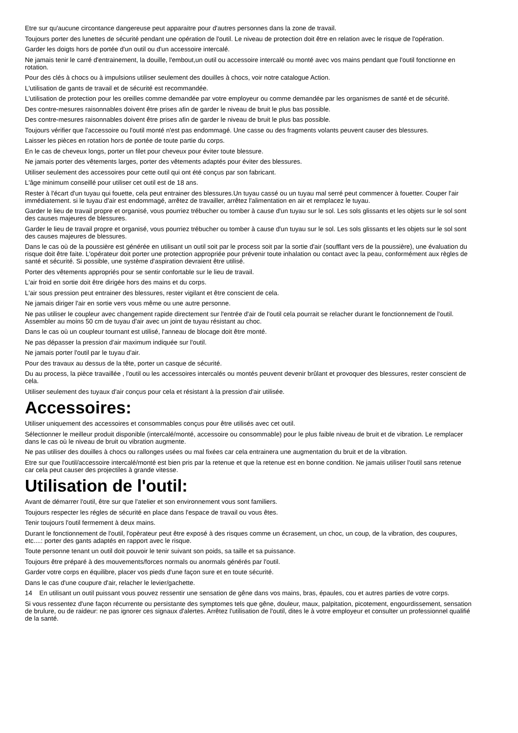Etre sur qu'aucune circontance dangereuse peut apparaitre pour d'autres personnes dans la zone de travail.
Toujours porter des lunettes de sécurité pendant une opération de l'outil. Le niveau de protection doit être en relation avec le risque de l'opération.
Garder les doigts hors de portée d'un outil ou d'un accessoire intercalé.
Ne jamais tenir le carré d'entrainement, la douille, l'embout,un outil ou accessoire intercalé ou monté avec vos mains pendant que l'outil fonctionne en rotation.
Pour des clés à chocs ou à impulsions utiliser seulement des douilles à chocs, voir notre catalogue Action.
L'utilisation de gants de travail et de sécurité est recommandée.
L'utilisation de protection pour les oreilles comme demandée par votre employeur ou comme demandée par les organismes de santé et de sécurité.
Des contre-mesures raisonnables doivent être prises afin de garder le niveau de bruit le plus bas possible.
Des contre-mesures raisonnables doivent être prises afin de garder le niveau de bruit le plus bas possible.
Toujours vérifier que l'accessoire ou l'outil monté n'est pas endommagé. Une casse ou des fragments volants peuvent causer des blessures.
Laisser les pièces en rotation hors de portée de toute partie du corps.
En le cas de cheveux longs, porter un filet pour cheveux pour éviter toute blessure.
Ne jamais porter des vêtements larges, porter des vêtements adaptés pour éviter des blessures.
Utiliser seulement des accessoires pour cette outil qui ont été conçus par son fabricant.
L'âge minimum conseillé pour utiliser cet outil est de 18 ans.
Rester à l'écart d'un tuyau qui fouette, cela peut entrainer des blessures.Un tuyau cassé ou un tuyau mal serré peut commencer à fouetter. Couper l'air immédiatement. si le tuyau d'air est endommagé, arrêtez de travailler, arrêtez l'alimentation en air et remplacez le tuyau.
Garder le lieu de travail propre et organisé, vous pourriez trébucher ou tomber à cause d'un tuyau sur le sol. Les sols glissants et les objets sur le sol sont des causes majeures de blessures.
Garder le lieu de travail propre et organisé, vous pourriez trébucher ou tomber à cause d'un tuyau sur le sol. Les sols glissants et les objets sur le sol sont des causes majeures de blessures.
Dans le cas où de la poussière est générée en utilisant un outil soit par le process soit par la sortie d'air (soufflant vers de la poussière), une évaluation du risque doit être faite. L'opérateur doit porter une protection appropriée pour prévenir toute inhalation ou contact avec la peau, conformément aux règles de santé et sécurité. Si possible, une système d'aspiration devraient être utilisé.
Porter des vêtements appropriés pour se sentir confortable sur le lieu de travail.
L'air froid en sortie doit être dirigée hors des mains et du corps.
L'air sous pression peut entrainer des blessures, rester vigilant et être conscient de cela.
Ne jamais diriger l'air en sortie vers vous même ou une autre personne.
Ne pas utiliser le coupleur avec changement rapide directement sur l'entrée d'air de l'outil cela pourrait se relacher durant le fonctionnement de l'outil. Assembler au moins 50 cm de tuyau d'air avec un joint de tuyau résistant au choc.
Dans le cas où un coupleur tournant est utilisé, l'anneau de blocage doit être monté.
Ne pas dépasser la pression d'air maximum indiquée sur l'outil.
Ne jamais porter l'outil par le tuyau d'air.
Pour des travaux au dessus de la tête, porter un casque de sécurité.
Du au process, la pièce travaillée , l'outil ou les accessoires intercalés ou montés peuvent devenir brûlant et provoquer des blessures, rester conscient de cela.
Utiliser seulement des tuyaux d'air conçus pour cela et résistant à la pression d'air utilisée.
Accessoires:
Utiliser uniquement des accessoires et consommables conçus pour être utilisés avec cet outil.
Sélectionner le meilleur produit disponible (intercalé/monté, accessoire ou consommable) pour le plus faible niveau de bruit et de vibration. Le remplacer dans le cas où le niveau de bruit ou vibration augmente.
Ne pas utiliser des douilles à chocs ou rallonges usées ou mal fixées car cela entrainera une augmentation du bruit et de la vibration.
Etre sur que l'outil/accessoire intercalé/monté est bien pris par la retenue et que la retenue est en bonne condition. Ne jamais utiliser l'outil sans retenue car cela peut causer des projectiles à grande vitesse.
Utilisation de l'outil:
Avant de démarrer l'outil, être sur que l'atelier et son environnement vous sont familiers.
Toujours respecter les régles de sécurité en place dans l'espace de travail ou vous êtes.
Tenir toujours l'outil fermement à deux mains.
Durant le fonctionnement de l'outil, l'opèrateur peut être exposé à des risques comme un écrasement, un choc, un coup, de la vibration, des coupures, etc....: porter des gants adaptés en rapport avec le risque.
Toute personne tenant un outil doit pouvoir le tenir suivant son poids, sa taille et sa puissance.
Toujours être préparé à des mouvements/forces normals ou anormals générés par l'outil.
Garder votre corps en équilibre, placer vos pieds d'une façon sure et en toute sécurité.
Dans le cas d'une coupure d'air, relacher le levier/gachette.
14 En utilisant un outil puissant vous pouvez ressentir une sensation de gêne dans vos mains, bras, épaules, cou et autres parties de votre corps.
Si vous ressentez d'une façon récurrente ou persistante des symptomes tels que gêne, douleur, maux, palpitation, picotement, engourdissement, sensation de brulure, ou de raideur: ne pas ignorer ces signaux d'alertes. Arrêtez l'utilisation de l'outil, dites le à votre employeur et consulter un professionnel qualifié de la santé.